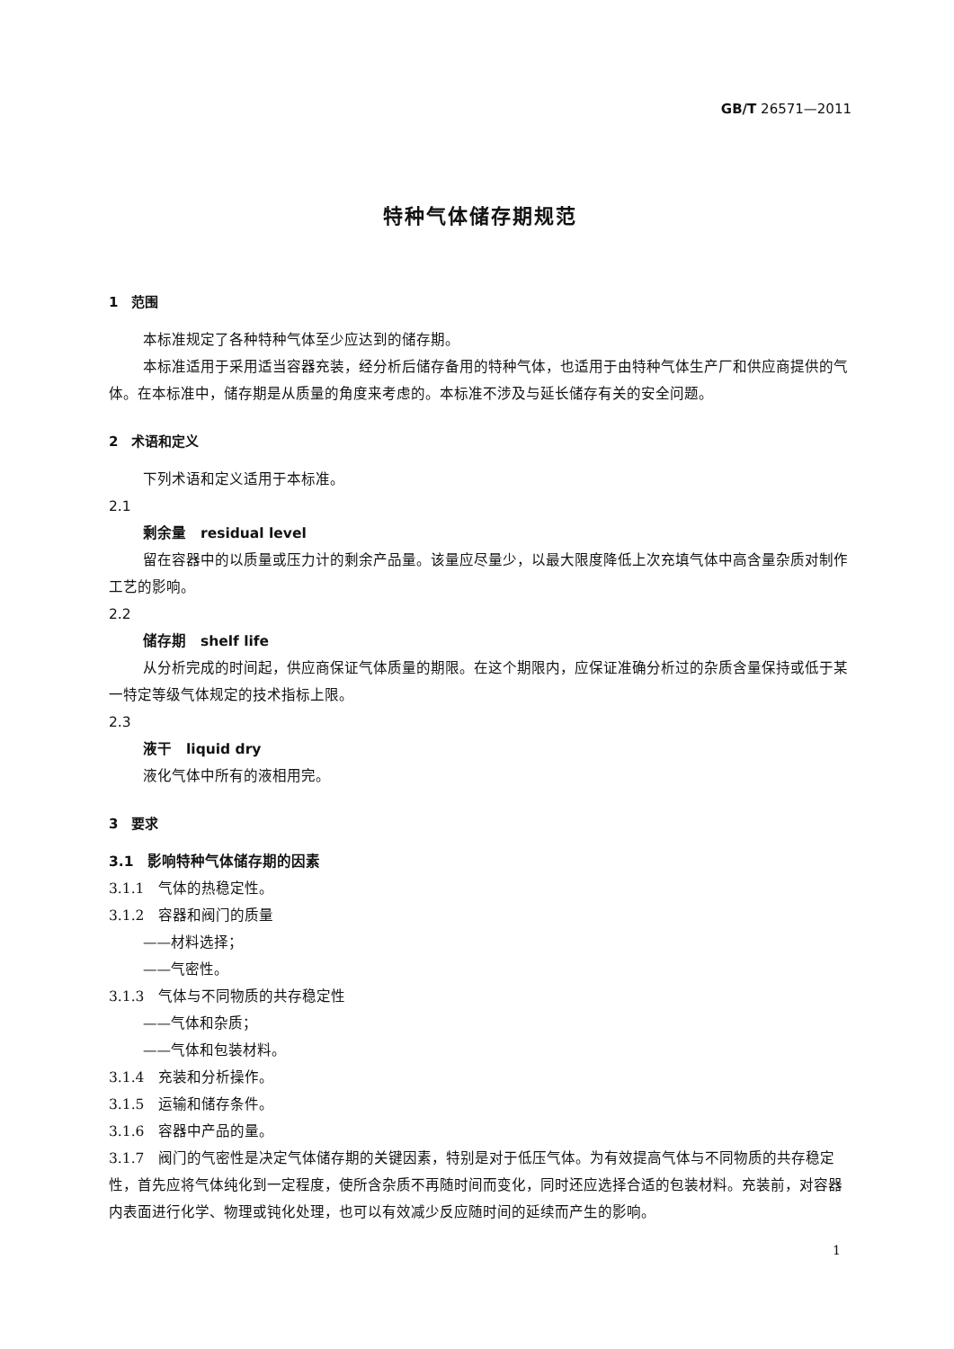GB/T 26571—2011
特种气体储存期规范
1　范围
本标准规定了各种特种气体至少应达到的储存期。
本标准适用于采用适当容器充装，经分析后储存备用的特种气体，也适用于由特种气体生产厂和供应商提供的气体。在本标准中，储存期是从质量的角度来考虑的。本标准不涉及与延长储存有关的安全问题。
2　术语和定义
下列术语和定义适用于本标准。
2.1
剩余量　residual level
留在容器中的以质量或压力计的剩余产品量。该量应尽量少，以最大限度降低上次充填气体中高含量杂质对制作工艺的影响。
2.2
储存期　shelf life
从分析完成的时间起，供应商保证气体质量的期限。在这个期限内，应保证准确分析过的杂质含量保持或低于某一特定等级气体规定的技术指标上限。
2.3
液干　liquid dry
液化气体中所有的液相用完。
3　要求
3.1　影响特种气体储存期的因素
3.1.1　气体的热稳定性。
3.1.2　容器和阀门的质量
——材料选择；
——气密性。
3.1.3　气体与不同物质的共存稳定性
——气体和杂质；
——气体和包装材料。
3.1.4　充装和分析操作。
3.1.5　运输和储存条件。
3.1.6　容器中产品的量。
3.1.7　阀门的气密性是决定气体储存期的关键因素，特别是对于低压气体。为有效提高气体与不同物质的共存稳定性，首先应将气体纯化到一定程度，使所含杂质不再随时间而变化，同时还应选择合适的包装材料。充装前，对容器内表面进行化学、物理或钝化处理，也可以有效减少反应随时间的延续而产生的影响。
1